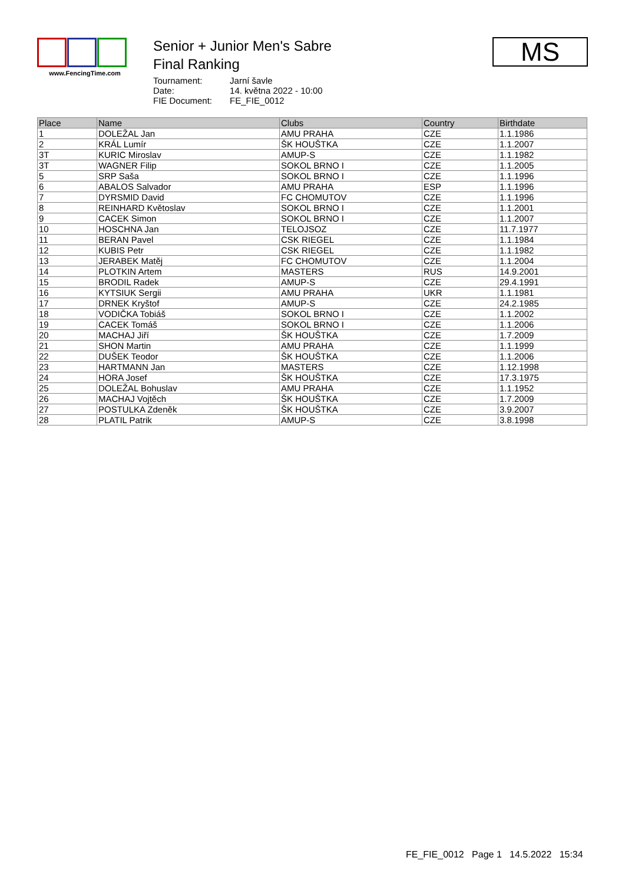www.FencingTime.com
Senior + Junior Men's Sabre
Final Ranking
| Tournament: | Jarní šavle |
| Date: | 14. května 2022 - 10:00 |
| FIE Document: | FE_FIE_0012 |
MS
| Place | Name | Clubs | Country | Birthdate |
| --- | --- | --- | --- | --- |
| 1 | DOLEŽAL Jan | AMU PRAHA | CZE | 1.1.1986 |
| 2 | KRÁL Lumír | ŠK HOUŠTKA | CZE | 1.1.2007 |
| 3T | KURIC Miroslav | AMUP-S | CZE | 1.1.1982 |
| 3T | WAGNER Filip | SOKOL BRNO I | CZE | 1.1.2005 |
| 5 | SRP Saša | SOKOL BRNO I | CZE | 1.1.1996 |
| 6 | ABALOS Salvador | AMU PRAHA | ESP | 1.1.1996 |
| 7 | DYRSMID David | FC CHOMUTOV | CZE | 1.1.1996 |
| 8 | REINHARD Květoslav | SOKOL BRNO I | CZE | 1.1.2001 |
| 9 | CACEK Simon | SOKOL BRNO I | CZE | 1.1.2007 |
| 10 | HOSCHNA Jan | TELOJSOZ | CZE | 11.7.1977 |
| 11 | BERAN Pavel | CSK RIEGEL | CZE | 1.1.1984 |
| 12 | KUBIS Petr | CSK RIEGEL | CZE | 1.1.1982 |
| 13 | JERABEK Matěj | FC CHOMUTOV | CZE | 1.1.2004 |
| 14 | PLOTKIN Artem | MASTERS | RUS | 14.9.2001 |
| 15 | BRODIL Radek | AMUP-S | CZE | 29.4.1991 |
| 16 | KYTSIUK Sergii | AMU PRAHA | UKR | 1.1.1981 |
| 17 | DRNEK Kryštof | AMUP-S | CZE | 24.2.1985 |
| 18 | VODIČKA Tobiáš | SOKOL BRNO I | CZE | 1.1.2002 |
| 19 | CACEK Tomáš | SOKOL BRNO I | CZE | 1.1.2006 |
| 20 | MACHAJ Jiří | ŠK HOUŠTKA | CZE | 1.7.2009 |
| 21 | SHON Martin | AMU PRAHA | CZE | 1.1.1999 |
| 22 | DUŠEK Teodor | ŠK HOUŠTKA | CZE | 1.1.2006 |
| 23 | HARTMANN Jan | MASTERS | CZE | 1.12.1998 |
| 24 | HORA Josef | ŠK HOUŠTKA | CZE | 17.3.1975 |
| 25 | DOLEŽAL Bohuslav | AMU PRAHA | CZE | 1.1.1952 |
| 26 | MACHAJ Vojtěch | ŠK HOUŠTKA | CZE | 1.7.2009 |
| 27 | POSTULKA Zdeněk | ŠK HOUŠTKA | CZE | 3.9.2007 |
| 28 | PLATIL Patrik | AMUP-S | CZE | 3.8.1998 |
FE_FIE_0012 Page 1 14.5.2022 15:34